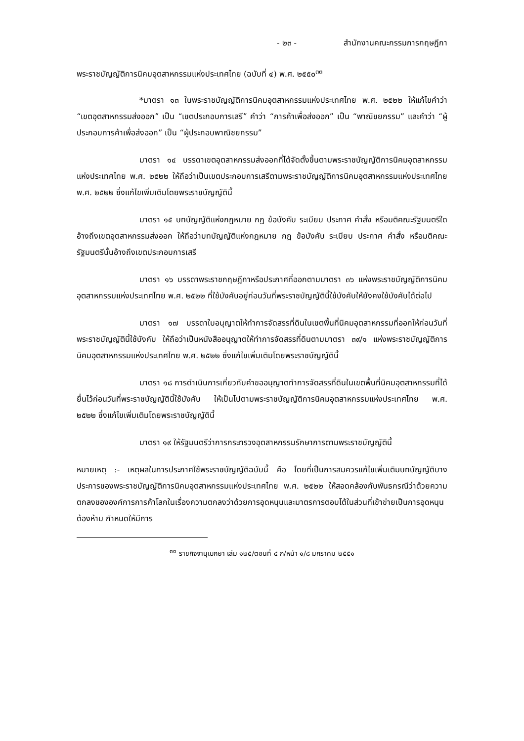- ๒๓ - สำนักงานคณะกรรมการกฤษฎีกา
พระราชบัญญัติการนิคมอุตสาหกรรมแห่งประเทศไทย (ฉบับที่ ๔) พ.ศ. ๒๕๕๐<sup>๓๓</sup>
*มาตรา ๑๓ ในพระราชบัญญัติการนิคมอุตสาหกรรมแห่งประเทศไทย พ.ศ. ๒๕๒๒ ให้แก้ไขคำว่า “เขตอุตสาหกรรมส่งออก” เป็น “เขตประกอบการเสรี” คำว่า “การค้าเพื่อส่งออก” เป็น “พาณิชยกรรม” และคำว่า “ผู้ประกอบการค้าเพื่อส่งออก” เป็น “ผู้ประกอบพาณิชยกรรม”
มาตรา ๑๔ บรรดาเขตอุตสาหกรรมส่งออกที่ได้จัดตั้งขึ้นตามพระราชบัญญัติการนิคมอุตสาหกรรมแห่งประเทศไทย พ.ศ. ๒๕๒๒ ให้ถือว่าเป็นเขตประกอบการเสรีตามพระราชบัญญัติการนิคมอุตสาหกรรมแห่งประเทศไทย พ.ศ. ๒๕๒๒ ซึ่งแก้ไขเพิ่มเติมโดยพระราชบัญญัตินี้
มาตรา ๑๕ บทบัญญัติแห่งกฎหมาย กฎ ข้อบังคับ ระเบียบ ประกาศ คำสั่ง หรือมติคณะรัฐมนตรีใดอ้างถึงเขตอุตสาหกรรมส่งออก ให้ถือว่าบทบัญญัติแห่งกฎหมาย กฎ ข้อบังคับ ระเบียบ ประกาศ คำสั่ง หรือมติคณะรัฐมนตรีนั้นอ้างถึงเขตประกอบการเสรี
มาตรา ๑๖ บรรดาพระราชกฤษฎีกาหรือประกาศที่ออกตามมาตรา ๓๖ แห่งพระราชบัญญัติการนิคมอุตสาหกรรมแห่งประเทศไทย พ.ศ. ๒๕๒๒ ที่ใช้บังคับอยู่ก่อนวันที่พระราชบัญญัตินี้ใช้บังคับให้ยังคงใช้บังคับได้ต่อไป
มาตรา ๑๗ บรรดาใบอนุญาตให้ทำการจัดสรรที่ดินในเขตพื้นที่นิคมอุตสาหกรรมที่ออกให้ก่อนวันที่พระราชบัญญัตินี้ใช้บังคับ ให้ถือว่าเป็นหนังสืออนุญาตให้ทำการจัดสรรที่ดินตามมาตรา ๓๙/๑ แห่งพระราชบัญญัติการนิคมอุตสาหกรรมแห่งประเทศไทย พ.ศ. ๒๕๒๒ ซึ่งแก้ไขเพิ่มเติมโดยพระราชบัญญัตินี้
มาตรา ๑๘ การดำเนินการเกี่ยวกับคำขออนุญาตทำการจัดสรรที่ดินในเขตพื้นที่นิคมอุตสาหกรรมที่ได้ยื่นไว้ก่อนวันที่พระราชบัญญัตินี้ใช้บังคับ ให้เป็นไปตามพระราชบัญญัติการนิคมอุตสาหกรรมแห่งประเทศไทย พ.ศ. ๒๕๒๒ ซึ่งแก้ไขเพิ่มเติมโดยพระราชบัญญัตินี้
มาตรา ๑๙ ให้รัฐมนตรีว่าการกระทรวงอุตสาหกรรมรักษาการตามพระราชบัญญัตินี้
หมายเหตุ :- เหตุผลในการประกาศใช้พระราชบัญญัติฉบับนี้ คือ โดยที่เป็นการสมควรแก้ไขเพิ่มเติมบทบัญญัติบางประการของพระราชบัญญัติการนิคมอุตสาหกรรมแห่งประเทศไทย พ.ศ. ๒๕๒๒ ให้สอดคล้องกับพันธกรณีว่าด้วยความตกลงขององค์การการค้าโลกในเรื่องความตกลงว่าด้วยการอุดหนุนและมาตรการตอบโต้ในส่วนที่เข้าข่ายเป็นการอุดหนุนต้องห้าม กำหนดให้มีการ
<sup>๓๓</sup> ราชกิจจานุเบกษา เล่ม ๑๒๕/ตอนที่ ๔ ก/หน้า ๑/๘ มกราคม ๒๕๕๑